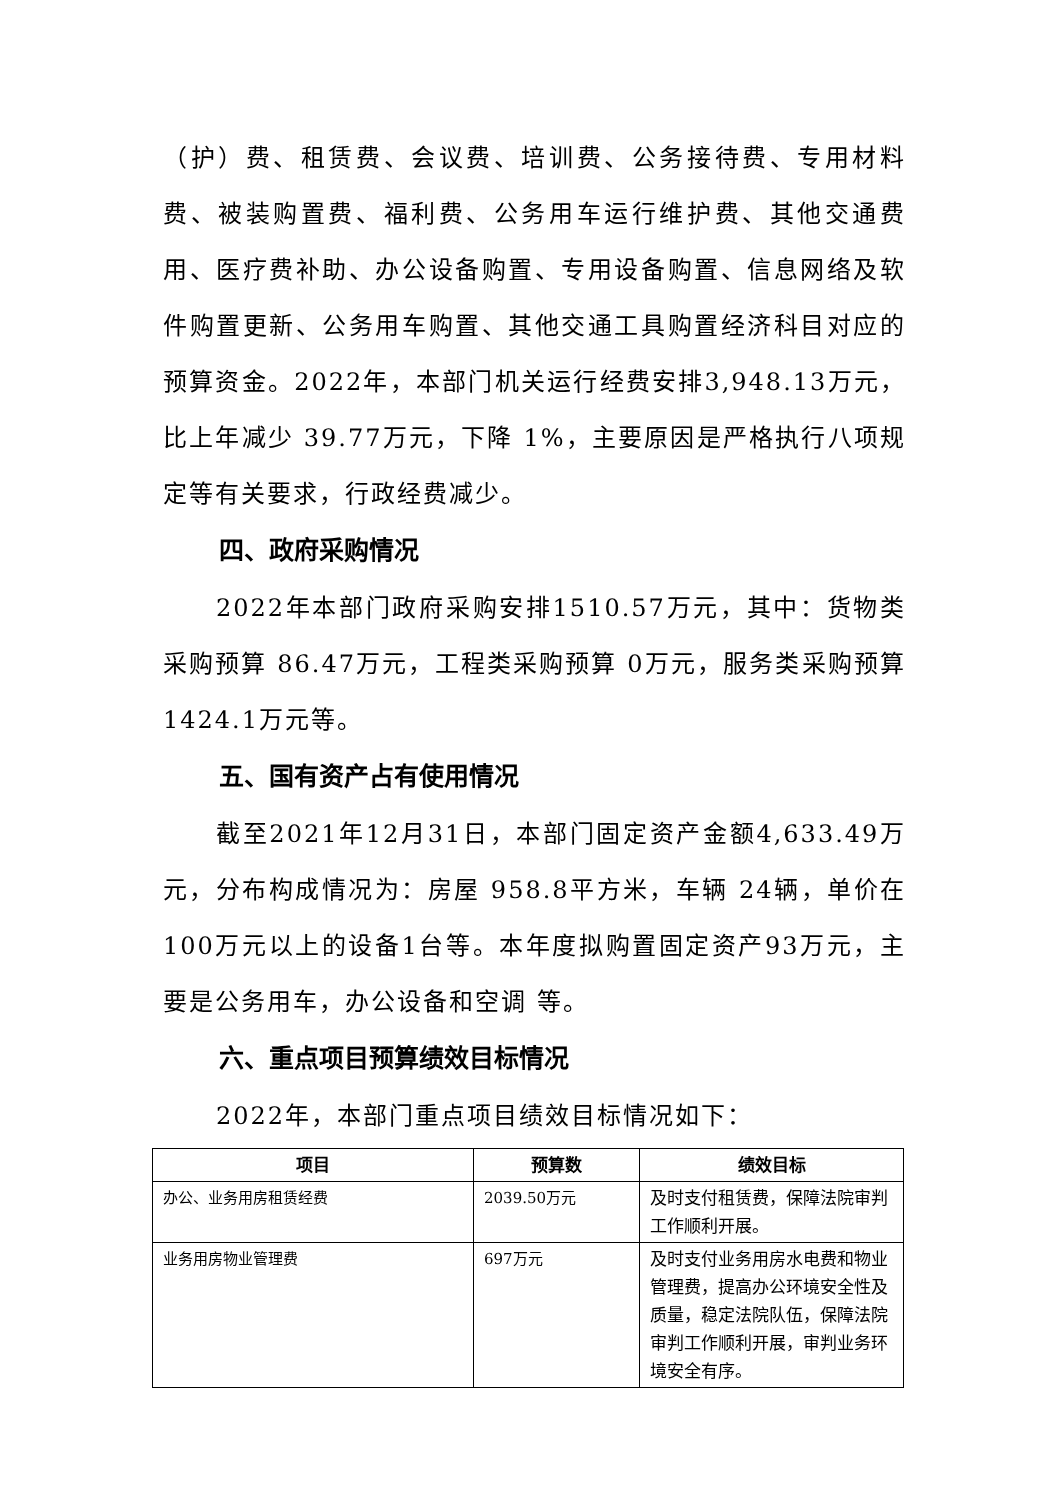（护）费、租赁费、会议费、培训费、公务接待费、专用材料费、被装购置费、福利费、公务用车运行维护费、其他交通费用、医疗费补助、办公设备购置、专用设备购置、信息网络及软件购置更新、公务用车购置、其他交通工具购置经济科目对应的预算资金。2022年，本部门机关运行经费安排3,948.13万元，比上年减少 39.77万元，下降 1%，主要原因是严格执行八项规定等有关要求，行政经费减少。
四、政府采购情况
2022年本部门政府采购安排1510.57万元，其中：货物类采购预算 86.47万元，工程类采购预算 0万元，服务类采购预算1424.1万元等。
五、国有资产占有使用情况
截至2021年12月31日，本部门固定资产金额4,633.49万元，分布构成情况为：房屋 958.8平方米，车辆 24辆，单价在100万元以上的设备1台等。本年度拟购置固定资产93万元，主要是公务用车，办公设备和空调 等。
六、重点项目预算绩效目标情况
2022年，本部门重点项目绩效目标情况如下：
| 项目 | 预算数 | 绩效目标 |
| --- | --- | --- |
| 办公、业务用房租赁经费 | 2039.50万元 | 及时支付租赁费，保障法院审判工作顺利开展。 |
| 业务用房物业管理费 | 697万元 | 及时支付业务用房水电费和物业管理费，提高办公环境安全性及质量，稳定法院队伍，保障法院审判工作顺利开展，审判业务环境安全有序。 |